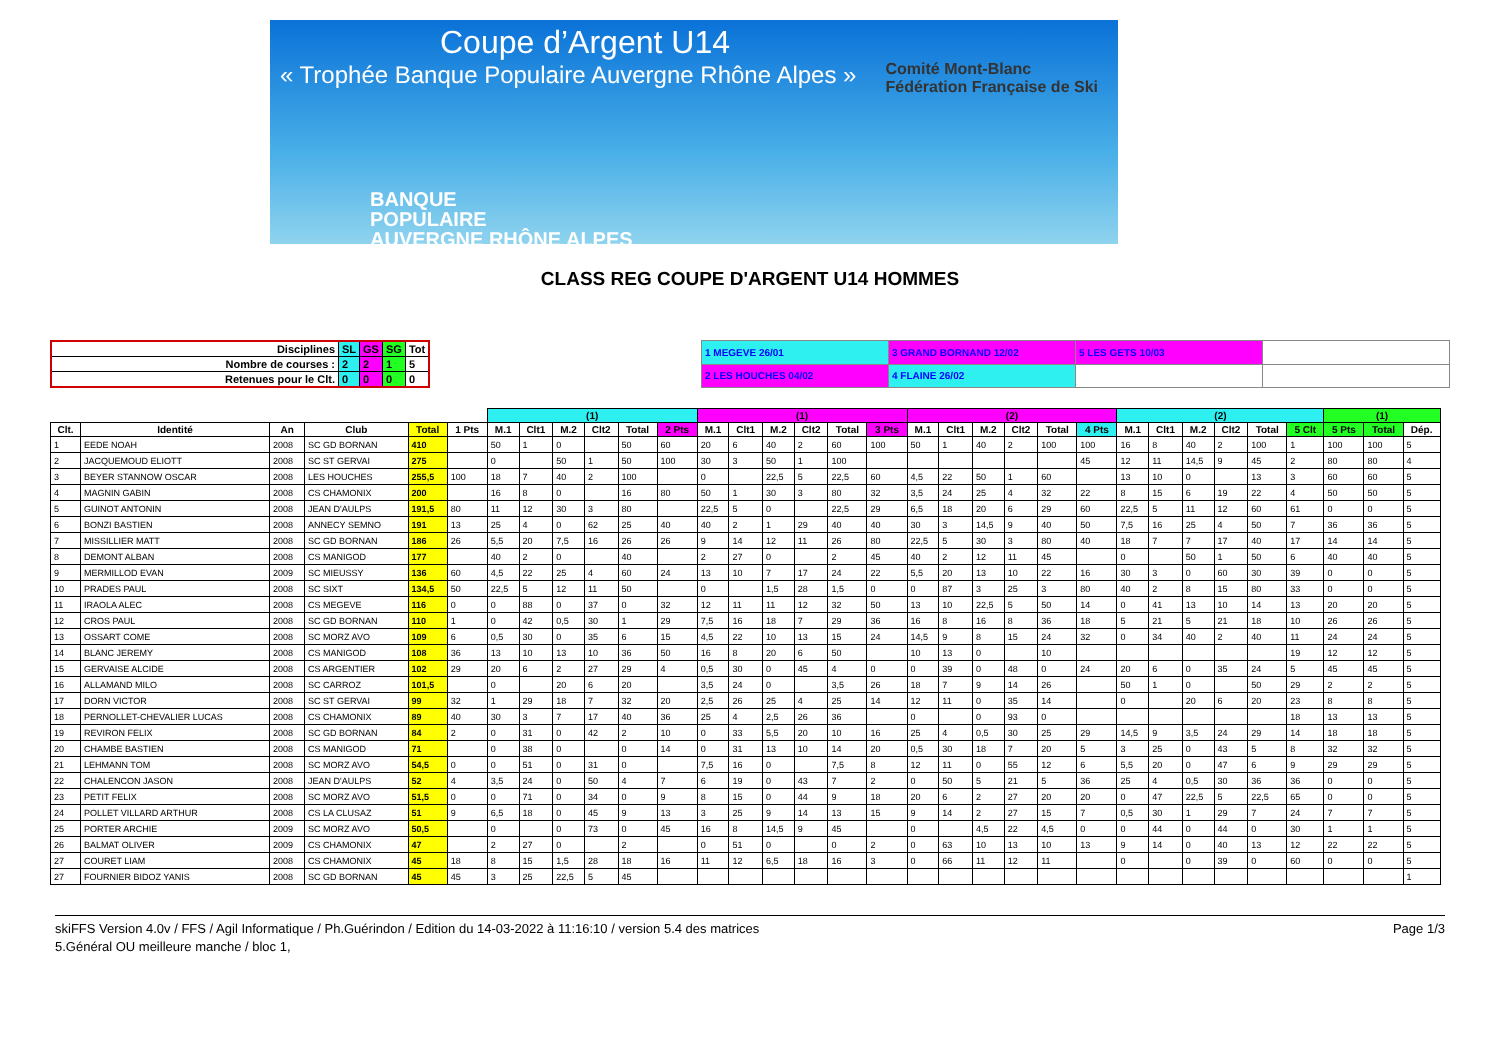Coupe d’Argent U14
« Trophée Banque Populaire Auvergne Rhône Alpes »
BANQUE
POPULAIRE
AUVERGNE RHÔNE ALPES
Comité Mont-Blanc
Fédération Française de Ski
CLASS REG COUPE D'ARGENT U14 HOMMES
| Disciplines | SL | GS | SG | Tot |
| Nombre de courses : | 2 | 2 | 1 | 5 |
| Retenues pour le Clt. | 0 | 0 | 0 | 0 |
| 1 MEGEVE 26/01 | 3 GRAND BORNAND 12/02 | 5 LES GETS 10/03 | |
| 2 LES HOUCHES 04/02 | 4 FLAINE 26/02 | | |
| | | | | | | (1) | | | | | | (1) | | | | | | (2) | | | | | | (2) | | | | | | (1) | | | |
| --- | --- | --- | --- | --- | --- | --- | --- | --- | --- | --- | --- | --- | --- | --- | --- | --- | --- | --- | --- | --- | --- | --- | --- | --- | --- | --- | --- | --- | --- | --- | --- | --- | --- |
| Clt. | Identité | An | Club | Total | 1 Pts | M.1 | Clt1 | M.2 | Clt2 | Total | 2 Pts | M.1 | Clt1 | M.2 | Clt2 | Total | 3 Pts | M.1 | Clt1 | M.2 | Clt2 | Total | 4 Pts | M.1 | Clt1 | M.2 | Clt2 | Total | 5 Clt | 5 Pts | Total | Dép. | |
| 1 | EEDE NOAH | 2008 | SC GD BORNAN | 410 | | 50 | 1 | 0 | | 50 | 60 | 20 | 6 | 40 | 2 | 60 | 100 | 50 | 1 | 40 | 2 | 100 | 100 | 16 | 8 | 40 | 2 | 100 | 1 | 100 | 100 | 5 | |
| 2 | JACQUEMOUD ELIOTT | 2008 | SC ST GERVAI | 275 | | 0 | | 50 | 1 | 50 | 100 | 30 | 3 | 50 | 1 | 100 | | | | | | | 45 | 12 | 11 | 14,5 | 9 | 45 | 2 | 80 | 80 | 4 | |
| 3 | BEYER STANNOW OSCAR | 2008 | LES HOUCHES | 255,5 | 100 | 18 | 7 | 40 | 2 | 100 | | 0 | | 22,5 | 5 | 22,5 | 60 | 4,5 | 22 | 50 | 1 | 60 | | 13 | 10 | 0 | | 13 | 3 | 60 | 60 | 5 | |
| 4 | MAGNIN GABIN | 2008 | CS CHAMONIX | 200 | | 16 | 8 | 0 | | 16 | 80 | 50 | 1 | 30 | 3 | 80 | 32 | 3,5 | 24 | 25 | 4 | 32 | 22 | 8 | 15 | 6 | 19 | 22 | 4 | 50 | 50 | 5 | |
| 5 | GUINOT ANTONIN | 2008 | JEAN D'AULPS | 191,5 | 80 | 11 | 12 | 30 | 3 | 80 | | 22,5 | 5 | 0 | | 22,5 | 29 | 6,5 | 18 | 20 | 6 | 29 | 60 | 22,5 | 5 | 11 | 12 | 60 | 61 | 0 | 0 | 5 | |
| 6 | BONZI BASTIEN | 2008 | ANNECY SEMNO | 191 | 13 | 25 | 4 | 0 | 62 | 25 | 40 | 40 | 2 | 1 | 29 | 40 | 40 | 30 | 3 | 14,5 | 9 | 40 | 50 | 7,5 | 16 | 25 | 4 | 50 | 7 | 36 | 36 | 5 | |
| 7 | MISSILLIER MATT | 2008 | SC GD BORNAN | 186 | 26 | 5,5 | 20 | 7,5 | 16 | 26 | 26 | 9 | 14 | 12 | 11 | 26 | 80 | 22,5 | 5 | 30 | 3 | 80 | 40 | 18 | 7 | 7 | 17 | 40 | 17 | 14 | 14 | 5 | |
| 8 | DEMONT ALBAN | 2008 | CS MANIGOD | 177 | | 40 | 2 | 0 | | 40 | | 2 | 27 | 0 | | 2 | 45 | 40 | 2 | 12 | 11 | 45 | | 0 | | 50 | 1 | 50 | 6 | 40 | 40 | 5 | |
| 9 | MERMILLOD EVAN | 2009 | SC MIEUSSY | 136 | 60 | 4,5 | 22 | 25 | 4 | 60 | 24 | 13 | 10 | 7 | 17 | 24 | 22 | 5,5 | 20 | 13 | 10 | 22 | 16 | 30 | 3 | 0 | 60 | 30 | 39 | 0 | 0 | 5 | |
| 10 | PRADES PAUL | 2008 | SC SIXT | 134,5 | 50 | 22,5 | 5 | 12 | 11 | 50 | | 0 | | 1,5 | 28 | 1,5 | 0 | 0 | 87 | 3 | 25 | 3 | 80 | 40 | 2 | 8 | 15 | 80 | 33 | 0 | 0 | 5 | |
| 11 | IRAOLA ALEC | 2008 | CS MEGEVE | 116 | 0 | 0 | 88 | 0 | 37 | 0 | 32 | 12 | 11 | 11 | 12 | 32 | 50 | 13 | 10 | 22,5 | 5 | 50 | 14 | 0 | 41 | 13 | 10 | 14 | 13 | 20 | 20 | 5 | |
| 12 | CROS PAUL | 2008 | SC GD BORNAN | 110 | 1 | 0 | 42 | 0,5 | 30 | 1 | 29 | 7,5 | 16 | 18 | 7 | 29 | 36 | 16 | 8 | 16 | 8 | 36 | 18 | 5 | 21 | 5 | 21 | 18 | 10 | 26 | 26 | 5 | |
| 13 | OSSART COME | 2008 | SC MORZ AVO | 109 | 6 | 0,5 | 30 | 0 | 35 | 6 | 15 | 4,5 | 22 | 10 | 13 | 15 | 24 | 14,5 | 9 | 8 | 15 | 24 | 32 | 0 | 34 | 40 | 2 | 40 | 11 | 24 | 24 | 5 | |
| 14 | BLANC JEREMY | 2008 | CS MANIGOD | 108 | 36 | 13 | 10 | 13 | 10 | 36 | 50 | 16 | 8 | 20 | 6 | 50 | | 10 | 13 | 0 | | 10 | | | | | | | 19 | 12 | 12 | 5 | |
| 15 | GERVAISE ALCIDE | 2008 | CS ARGENTIER | 102 | 29 | 20 | 6 | 2 | 27 | 29 | 4 | 0,5 | 30 | 0 | 45 | 4 | 0 | 0 | 39 | 0 | 48 | 0 | 24 | 20 | 6 | 0 | 35 | 24 | 5 | 45 | 45 | 5 | |
| 16 | ALLAMAND MILO | 2008 | SC CARROZ | 101,5 | | 0 | | 20 | 6 | 20 | | 3,5 | 24 | 0 | | 3,5 | 26 | 18 | 7 | 9 | 14 | 26 | | 50 | 1 | 0 | | 50 | 29 | 2 | 2 | 5 | |
| 17 | DORN VICTOR | 2008 | SC ST GERVAI | 99 | 32 | 1 | 29 | 18 | 7 | 32 | 20 | 2,5 | 26 | 25 | 4 | 25 | 14 | 12 | 11 | 0 | 35 | 14 | | 0 | | 20 | 6 | 20 | 23 | 8 | 8 | 5 | |
| 18 | PERNOLLET-CHEVALIER LUCAS | 2008 | CS CHAMONIX | 89 | 40 | 30 | 3 | 7 | 17 | 40 | 36 | 25 | 4 | 2,5 | 26 | 36 | | 0 | | 0 | 93 | 0 | | | | | | | 18 | 13 | 13 | 5 | |
| 19 | REVIRON FELIX | 2008 | SC GD BORNAN | 84 | 2 | 0 | 31 | 0 | 42 | 2 | 10 | 0 | 33 | 5,5 | 20 | 10 | 16 | 25 | 4 | 0,5 | 30 | 25 | 29 | 14,5 | 9 | 3,5 | 24 | 29 | 14 | 18 | 18 | 5 | |
| 20 | CHAMBE BASTIEN | 2008 | CS MANIGOD | 71 | | 0 | 38 | 0 | | 0 | 14 | 0 | 31 | 13 | 10 | 14 | 20 | 0,5 | 30 | 18 | 7 | 20 | 5 | 3 | 25 | 0 | 43 | 5 | 8 | 32 | 32 | 5 | |
| 21 | LEHMANN TOM | 2008 | SC MORZ AVO | 54,5 | 0 | 0 | 51 | 0 | 31 | 0 | | 7,5 | 16 | 0 | | 7,5 | 8 | 12 | 11 | 0 | 55 | 12 | 6 | 5,5 | 20 | 0 | 47 | 6 | 9 | 29 | 29 | 5 | |
| 22 | CHALENCON JASON | 2008 | JEAN D'AULPS | 52 | 4 | 3,5 | 24 | 0 | 50 | 4 | 7 | 6 | 19 | 0 | 43 | 7 | 2 | 0 | 50 | 5 | 21 | 5 | 36 | 25 | 4 | 0,5 | 30 | 36 | 36 | 0 | 0 | 5 | |
| 23 | PETIT FELIX | 2008 | SC MORZ AVO | 51,5 | 0 | 0 | 71 | 0 | 34 | 0 | 9 | 8 | 15 | 0 | 44 | 9 | 18 | 20 | 6 | 2 | 27 | 20 | 20 | 0 | 47 | 22,5 | 5 | 22,5 | 65 | 0 | 0 | 5 | |
| 24 | POLLET VILLARD ARTHUR | 2008 | CS LA CLUSAZ | 51 | 9 | 6,5 | 18 | 0 | 45 | 9 | 13 | 3 | 25 | 9 | 14 | 13 | 15 | 9 | 14 | 2 | 27 | 15 | 7 | 0,5 | 30 | 1 | 29 | 7 | 24 | 7 | 7 | 5 | |
| 25 | PORTER ARCHIE | 2009 | SC MORZ AVO | 50,5 | | 0 | | 0 | 73 | 0 | 45 | 16 | 8 | 14,5 | 9 | 45 | | 0 | | 4,5 | 22 | 4,5 | 0 | 0 | 44 | 0 | 44 | 0 | 30 | 1 | 1 | 5 | |
| 26 | BALMAT OLIVER | 2009 | CS CHAMONIX | 47 | | 2 | 27 | 0 | | 2 | | 0 | 51 | 0 | | 0 | 2 | 0 | 63 | 10 | 13 | 10 | 13 | 9 | 14 | 0 | 40 | 13 | 12 | 22 | 22 | 5 | |
| 27 | COURET LIAM | 2008 | CS CHAMONIX | 45 | 18 | 8 | 15 | 1,5 | 28 | 18 | 16 | 11 | 12 | 6,5 | 18 | 16 | 3 | 0 | 66 | 11 | 12 | 11 | | 0 | | 0 | 39 | 0 | 60 | 0 | 0 | 5 | |
| 27 | FOURNIER BIDOZ YANIS | 2008 | SC GD BORNAN | 45 | 45 | 3 | 25 | 22,5 | 5 | 45 | | | | | | | | | | | | | | | | | | | | | | 1 | |
skiFFS Version 4.0v / FFS / Agil Informatique / Ph.Guérindon / Edition du 14-03-2022 à 11:16:10 / version 5.4 des matrices Page 1/3
5.Général OU meilleure manche / bloc 1,